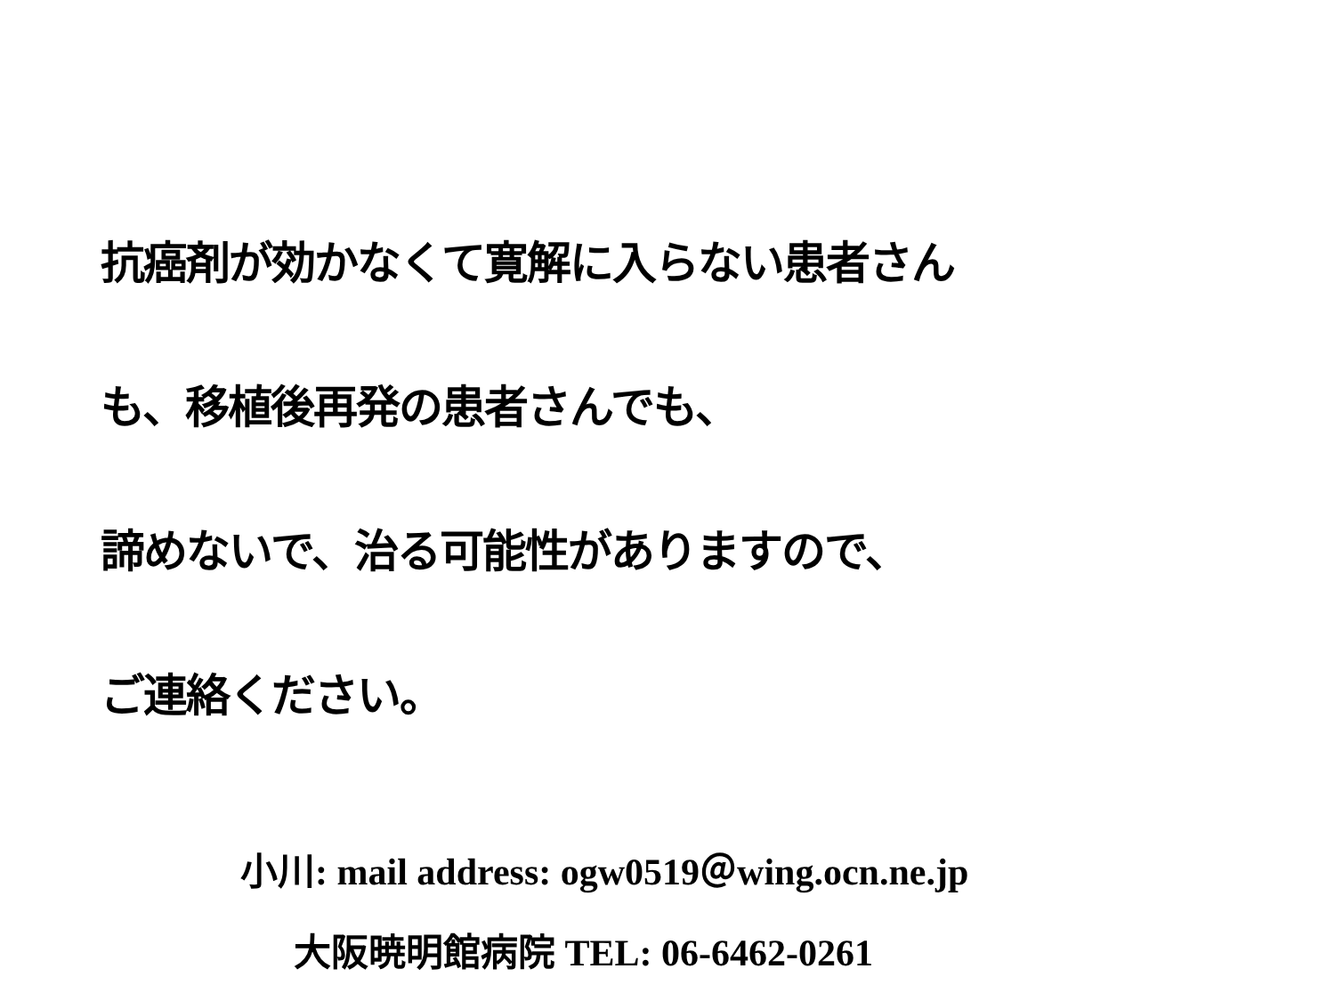抗癌剤が効かなくて寛解に入らない患者さん
も、移植後再発の患者さんでも、
諦めないで、治る可能性がありますので、
ご連絡ください。
小川: mail address: ogw0519＠wing.ocn.ne.jp
大阪暁明館病院 TEL: 06-6462-0261